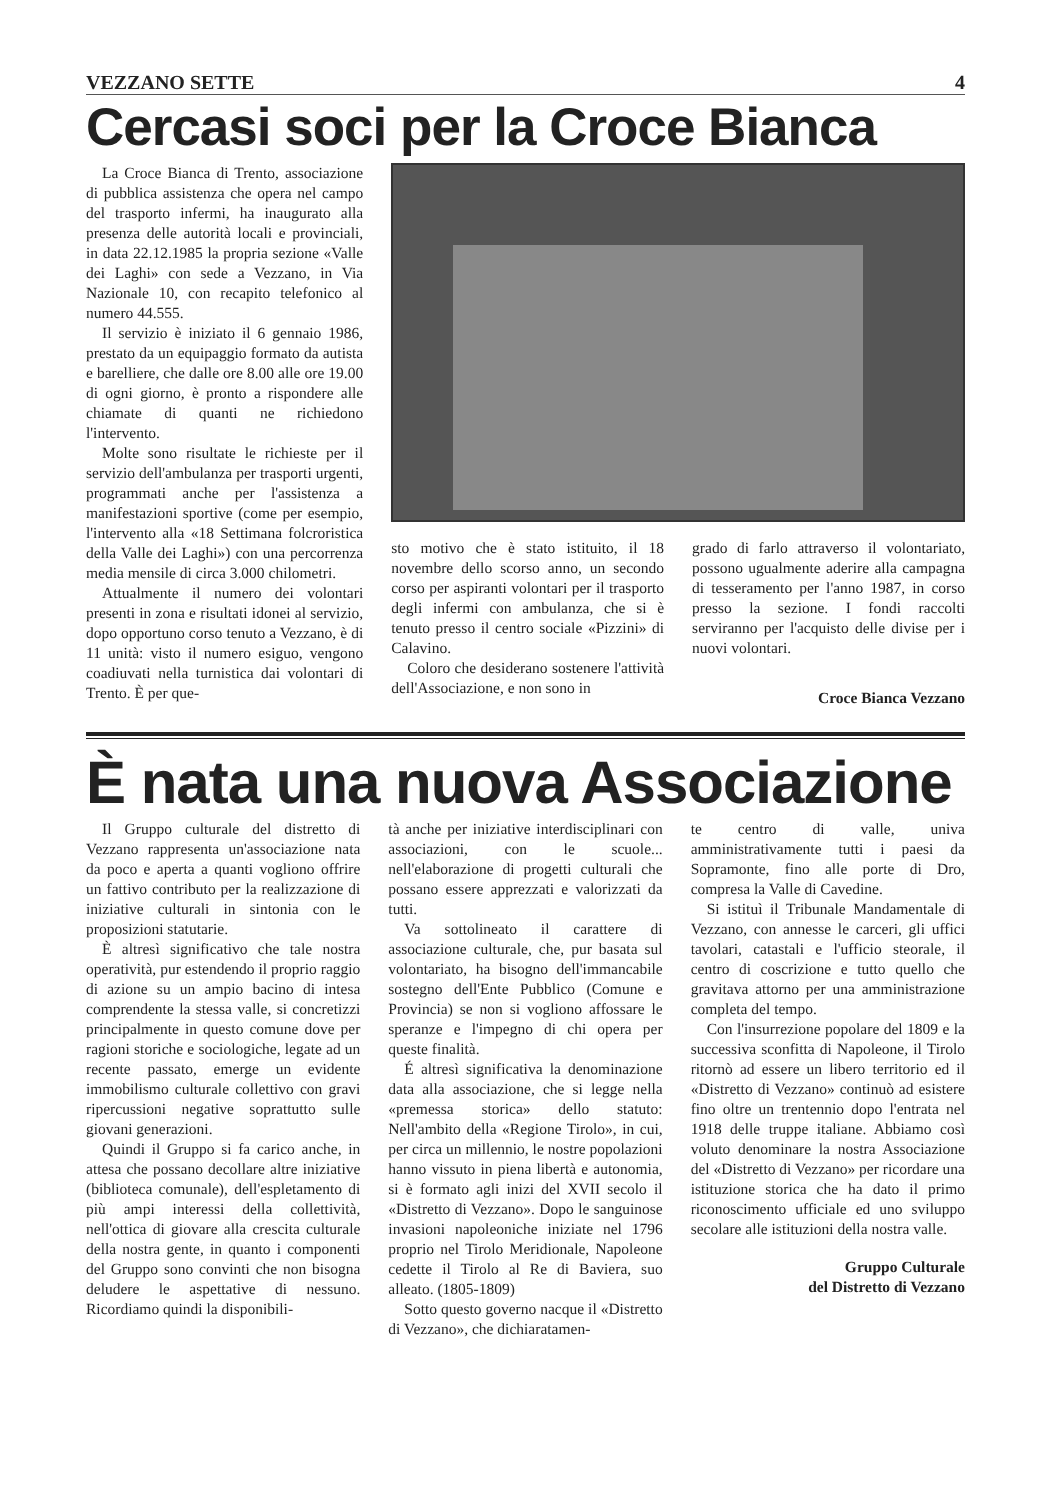VEZZANO SETTE 4
Cercasi soci per la Croce Bianca
La Croce Bianca di Trento, associazione di pubblica assistenza che opera nel campo del trasporto infermi, ha inaugurato alla presenza delle autorità locali e provinciali, in data 22.12.1985 la propria sezione «Valle dei Laghi» con sede a Vezzano, in Via Nazionale 10, con recapito telefonico al numero 44.555.
Il servizio è iniziato il 6 gennaio 1986, prestato da un equipaggio formato da autista e barelliere, che dalle ore 8.00 alle ore 19.00 di ogni giorno, è pronto a rispondere alle chiamate di quanti ne richiedono l'intervento.
Molte sono risultate le richieste per il servizio dell'ambulanza per trasporti urgenti, programmati anche per l'assistenza a manifestazioni sportive (come per esempio, l'intervento alla «18 Settimana folcroristica della Valle dei Laghi») con una percorrenza media mensile di circa 3.000 chilometri.
Attualmente il numero dei volontari presenti in zona e risultati idonei al servizio, dopo opportuno corso tenuto a Vezzano, è di 11 unità: visto il numero esiguo, vengono coadiuvati nella turnistica dai volontari di Trento. È per que-
sto motivo che è stato istituito, il 18 novembre dello scorso anno, un secondo corso per aspiranti volontari per il trasporto degli infermi con ambulanza, che si è tenuto presso il centro sociale «Pizzini» di Calavino.
Coloro che desiderano sostenere l'attività dell'Associazione, e non sono in
grado di farlo attraverso il volontariato, possono ugualmente aderire alla campagna di tesseramento per l'anno 1987, in corso presso la sezione. I fondi raccolti serviranno per l'acquisto delle divise per i nuovi volontari.
Croce Bianca Vezzano
È nata una nuova Associazione
Il Gruppo culturale del distretto di Vezzano rappresenta un'associazione nata da poco e aperta a quanti vogliono offrire un fattivo contributo per la realizzazione di iniziative culturali in sintonia con le proposizioni statutarie.
È altresì significativo che tale nostra operatività, pur estendendo il proprio raggio di azione su un ampio bacino di intesa comprendente la stessa valle, si concretizzi principalmente in questo comune dove per ragioni storiche e sociologiche, legate ad un recente passato, emerge un evidente immobilismo culturale collettivo con gravi ripercussioni negative soprattutto sulle giovani generazioni.
Quindi il Gruppo si fa carico anche, in attesa che possano decollare altre iniziative (biblioteca comunale), dell'espletamento di più ampi interessi della collettività, nell'ottica di giovare alla crescita culturale della nostra gente, in quanto i componenti del Gruppo sono convinti che non bisogna deludere le aspettative di nessuno. Ricordiamo quindi la disponibili-
tà anche per iniziative interdisciplinari con associazioni, con le scuole... nell'elaborazione di progetti culturali che possano essere apprezzati e valorizzati da tutti.
Va sottolineato il carattere di associazione culturale, che, pur basata sul volontariato, ha bisogno dell'immancabile sostegno dell'Ente Pubblico (Comune e Provincia) se non si vogliono affossare le speranze e l'impegno di chi opera per queste finalità.
É altresì significativa la denominazione data alla associazione, che si legge nella «premessa storica» dello statuto: Nell'ambito della «Regione Tirolo», in cui, per circa un millennio, le nostre popolazioni hanno vissuto in piena libertà e autonomia, si è formato agli inizi del XVII secolo il «Distretto di Vezzano». Dopo le sanguinose invasioni napoleoniche iniziate nel 1796 proprio nel Tirolo Meridionale, Napoleone cedette il Tirolo al Re di Baviera, suo alleato. (1805-1809)
Sotto questo governo nacque il «Distretto di Vezzano», che dichiaratamen-
te centro di valle, univa amministrativamente tutti i paesi da Sopramonte, fino alle porte di Dro, compresa la Valle di Cavedine.
Si istituì il Tribunale Mandamentale di Vezzano, con annesse le carceri, gli uffici tavolari, catastali e l'ufficio steorale, il centro di coscrizione e tutto quello che gravitava attorno per una amministrazione completa del tempo.
Con l'insurrezione popolare del 1809 e la successiva sconfitta di Napoleone, il Tirolo ritornò ad essere un libero territorio ed il «Distretto di Vezzano» continuò ad esistere fino oltre un trentennio dopo l'entrata nel 1918 delle truppe italiane. Abbiamo così voluto denominare la nostra Associazione del «Distretto di Vezzano» per ricordare una istituzione storica che ha dato il primo riconoscimento ufficiale ed uno sviluppo secolare alle istituzioni della nostra valle.
Gruppo Culturale
del Distretto di Vezzano